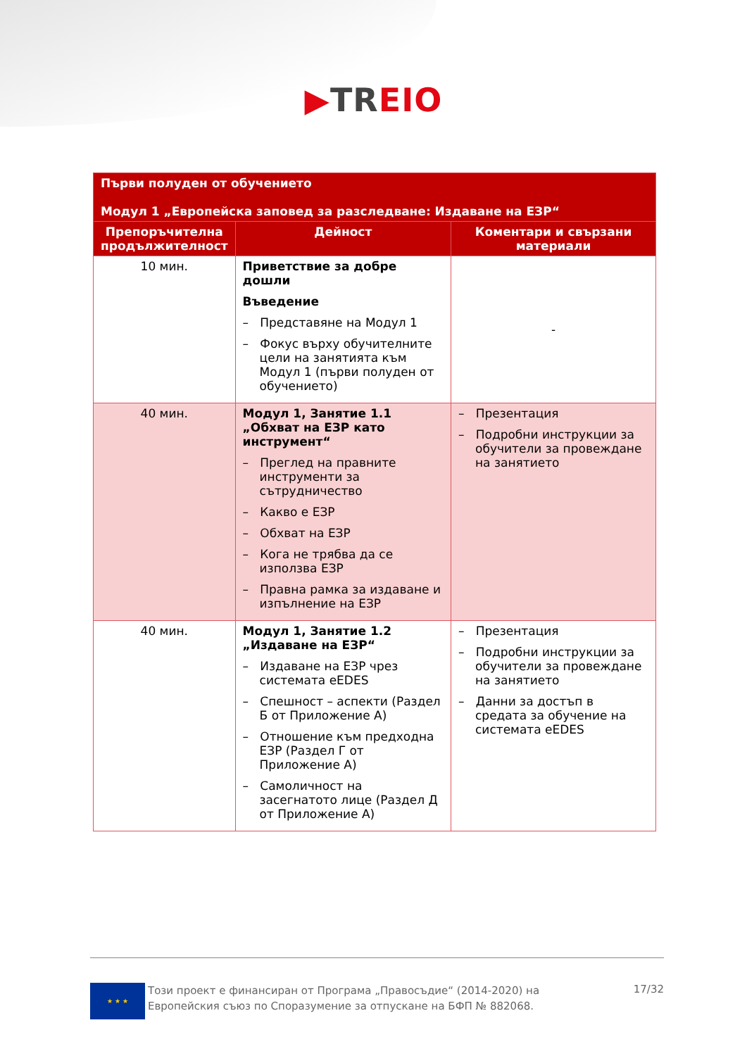▶TREIO
| Първи полуден от обучението Модул 1 „Европейска заповед за разследване: Издаване на ЕЗР“ | | |
| --- | --- | --- |
| Препоръчителна продължителност | Дейност | Коментари и свързани материали |
| 10 мин. | Приветствие за добре дошли Въведение – Представяне на Модул 1 – Фокус върху обучителните цели на занятията към Модул 1 (първи полуден от обучението) | - |
| 40 мин. | Модул 1, Занятие 1.1 „Обхват на ЕЗР като инструмент“ – Преглед на правните инструменти за сътрудничество – Какво е ЕЗР – Обхват на ЕЗР – Кога не трябва да се използва ЕЗР – Правна рамка за издаване и изпълнение на ЕЗР | – Презентация – Подробни инструкции за обучители за провеждане на занятието |
| 40 мин. | Модул 1, Занятие 1.2 „Издаване на ЕЗР“ – Издаване на ЕЗР чрез системата eEDES – Спешност – аспекти (Раздел Б от Приложение А) – Отношение към предходна ЕЗР (Раздел Г от Приложение А) – Самоличност на засегнатото лице (Раздел Д от Приложение А) | – Презентация – Подробни инструкции за обучители за провеждане на занятието – Данни за достъп в средата за обучение на системата eEDES |
★ ★ ★
Този проект е финансиран от Програма „Правосъдие“ (2014-2020) на Европейския съюз по Споразумение за отпускане на БФП № 882068.
17/32